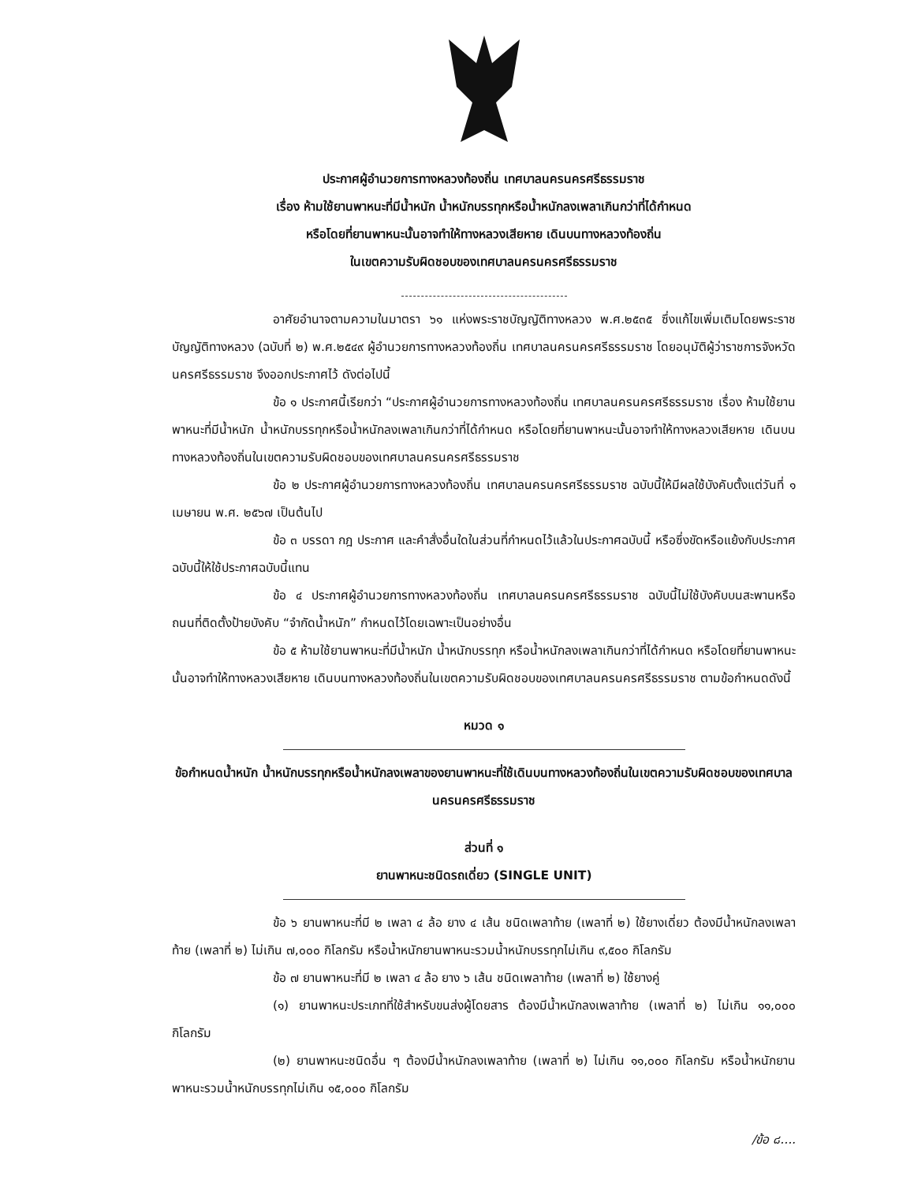ประกาศผู้อำนวยการทางหลวงท้องถิ่น เทศบาลนครนครศรีธรรมราช
เรื่อง ห้ามใช้ยานพาหนะที่มีน้ำหนัก น้ำหนักบรรทุกหรือน้ำหนักลงเพลาเกินกว่าที่ได้กำหนด
หรือโดยที่ยานพาหนะนั้นอาจทำให้ทางหลวงเสียหาย เดินบนทางหลวงท้องถิ่น
ในเขตความรับผิดชอบของเทศบาลนครนครศรีธรรมราช
อาศัยอำนาจตามความในมาตรา ๖๑ แห่งพระราชบัญญัติทางหลวง พ.ศ.๒๕๓๕ ซึ่งแก้ไขเพิ่มเติมโดยพระราชบัญญัติทางหลวง (ฉบับที่ ๒) พ.ศ.๒๕๔๙ ผู้อำนวยการทางหลวงท้องถิ่น เทศบาลนครนครศรีธรรมราช โดยอนุมัติผู้ว่าราชการจังหวัดนครศรีธรรมราช จึงออกประกาศไว้ ดังต่อไปนี้
ข้อ ๑ ประกาศนี้เรียกว่า “ประกาศผู้อำนวยการทางหลวงท้องถิ่น เทศบาลนครนครศรีธรรมราช เรื่อง ห้ามใช้ยานพาหนะที่มีน้ำหนัก น้ำหนักบรรทุกหรือน้ำหนักลงเพลาเกินกว่าที่ได้กำหนด หรือโดยที่ยานพาหนะนั้นอาจทำให้ทางหลวงเสียหาย เดินบนทางหลวงท้องถิ่นในเขตความรับผิดชอบของเทศบาลนครนครศรีธรรมราช
ข้อ ๒ ประกาศผู้อำนวยการทางหลวงท้องถิ่น เทศบาลนครนครศรีธรรมราช ฉบับนี้ให้มีผลใช้บังคับตั้งแต่วันที่ ๑ เมษายน พ.ศ. ๒๕๖๗ เป็นต้นไป
ข้อ ๓ บรรดา กฎ ประกาศ และคำสั่งอื่นใดในส่วนที่กำหนดไว้แล้วในประกาศฉบับนี้ หรือซึ่งขัดหรือแย้งกับประกาศฉบับนี้ให้ใช้ประกาศฉบับนี้แทน
ข้อ ๔ ประกาศผู้อำนวยการทางหลวงท้องถิ่น เทศบาลนครนครศรีธรรมราช ฉบับนี้ไม่ใช้บังคับบนสะพานหรือถนนที่ติดตั้งป้ายบังคับ “จำกัดน้ำหนัก” กำหนดไว้โดยเฉพาะเป็นอย่างอื่น
ข้อ ๕ ห้ามใช้ยานพาหนะที่มีน้ำหนัก น้ำหนักบรรทุก หรือน้ำหนักลงเพลาเกินกว่าที่ได้กำหนด หรือโดยที่ยานพาหนะนั้นอาจทำให้ทางหลวงเสียหาย เดินบนทางหลวงท้องถิ่นในเขตความรับผิดชอบของเทศบาลนครนครศรีธรรมราช ตามข้อกำหนดดังนี้
หมวด ๑
ข้อกำหนดน้ำหนัก น้ำหนักบรรทุกหรือน้ำหนักลงเพลาของยานพาหนะที่ใช้เดินบนทางหลวงท้องถิ่นในเขตความรับผิดชอบของเทศบาลนครนครศรีธรรมราช
ส่วนที่ ๑
ยานพาหนะชนิดรถเดี่ยว (SINGLE UNIT)
ข้อ ๖ ยานพาหนะที่มี ๒ เพลา ๔ ล้อ ยาง ๔ เส้น ชนิดเพลาท้าย (เพลาที่ ๒) ใช้ยางเดี่ยว ต้องมีน้ำหนักลงเพลาท้าย (เพลาที่ ๒) ไม่เกิน ๗,๐๐๐ กิโลกรัม หรือน้ำหนักยานพาหนะรวมน้ำหนักบรรทุกไม่เกิน ๙,๕๐๐ กิโลกรัม
ข้อ ๗ ยานพาหนะที่มี ๒ เพลา ๔ ล้อ ยาง ๖ เส้น ชนิดเพลาท้าย (เพลาที่ ๒) ใช้ยางคู่
(๑) ยานพาหนะประเภทที่ใช้สำหรับขนส่งผู้โดยสาร ต้องมีน้ำหนักลงเพลาท้าย (เพลาที่ ๒) ไม่เกิน ๑๑,๐๐๐ กิโลกรัม
(๒) ยานพาหนะชนิดอื่น ๆ ต้องมีน้ำหนักลงเพลาท้าย (เพลาที่ ๒) ไม่เกิน ๑๑,๐๐๐ กิโลกรัม หรือน้ำหนักยานพาหนะรวมน้ำหนักบรรทุกไม่เกิน ๑๕,๐๐๐ กิโลกรัม
/ข้อ ๘....